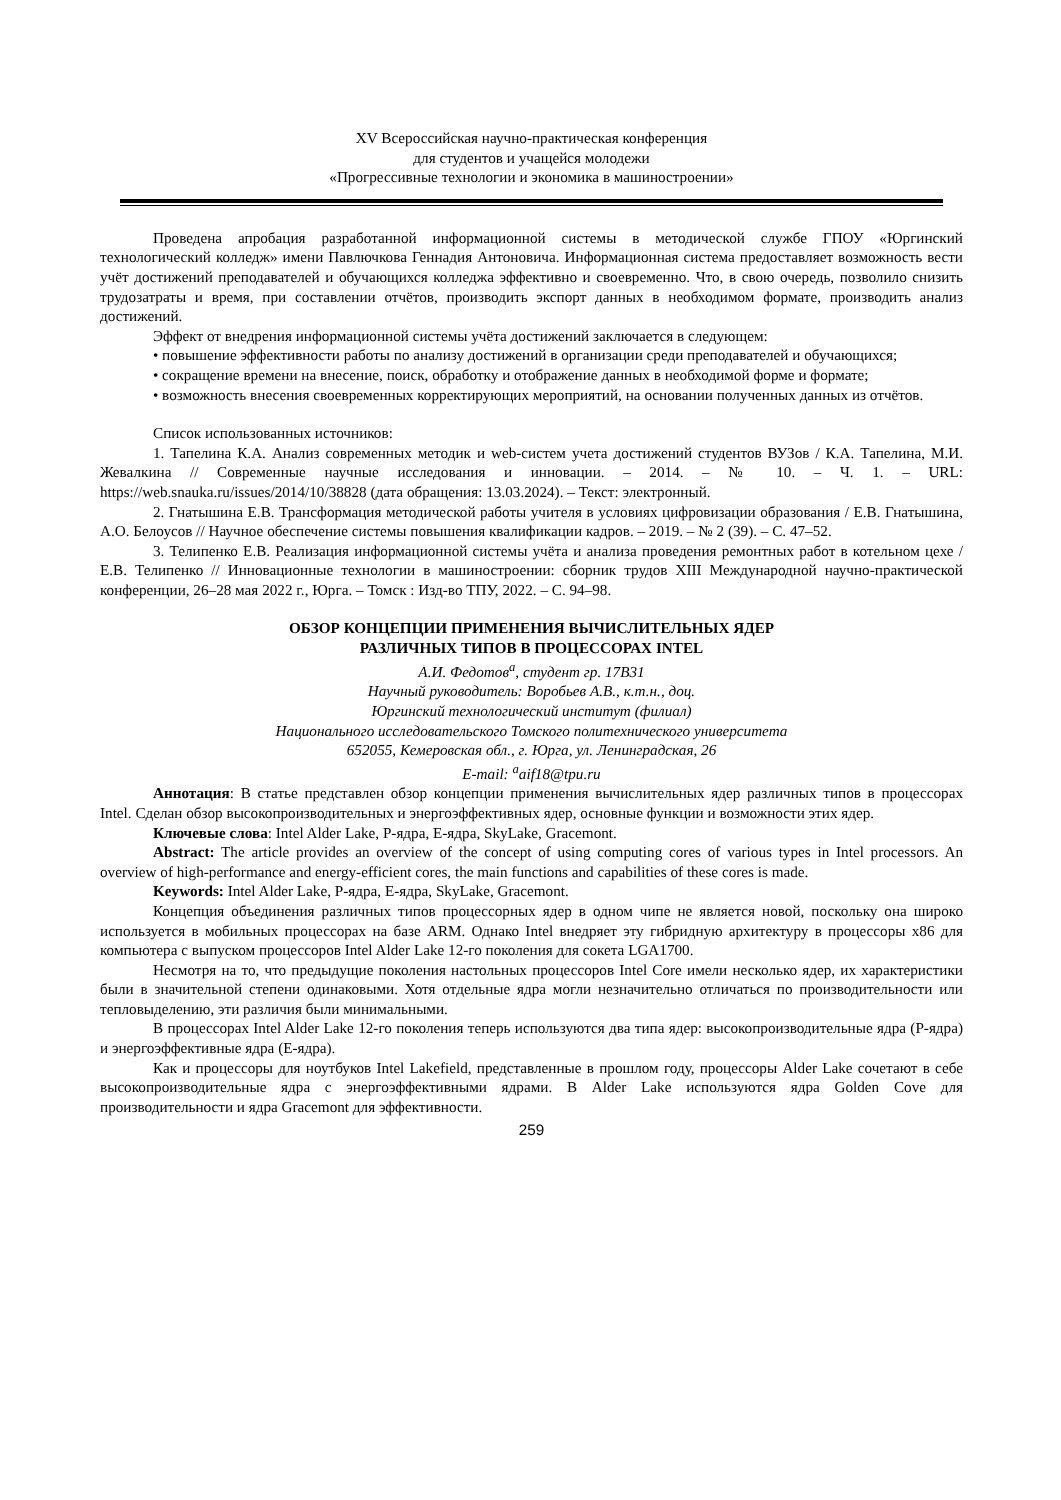XV Всероссийская научно-практическая конференция
для студентов и учащейся молодежи
«Прогрессивные технологии и экономика в машиностроении»
Проведена апробация разработанной информационной системы в методической службе ГПОУ «Юргинский технологический колледж» имени Павлючкова Геннадия Антоновича. Информационная система предоставляет возможность вести учёт достижений преподавателей и обучающихся колледжа эффективно и своевременно. Что, в свою очередь, позволило снизить трудозатраты и время, при составлении отчётов, производить экспорт данных в необходимом формате, производить анализ достижений.
Эффект от внедрения информационной системы учёта достижений заключается в следующем:
• повышение эффективности работы по анализу достижений в организации среди преподавателей и обучающихся;
• сокращение времени на внесение, поиск, обработку и отображение данных в необходимой форме и формате;
• возможность внесения своевременных корректирующих мероприятий, на основании полученных данных из отчётов.
Список использованных источников:
1. Тапелина К.А. Анализ современных методик и web-систем учета достижений студентов ВУЗов / К.А. Тапелина, М.И. Жевалкина // Современные научные исследования и инновации. – 2014. – № 10. – Ч. 1. – URL: https://web.snauka.ru/issues/2014/10/38828 (дата обращения: 13.03.2024). – Текст: электронный.
2. Гнатышина Е.В. Трансформация методической работы учителя в условиях цифровизации образования / Е.В. Гнатышина, А.О. Белоусов // Научное обеспечение системы повышения квалификации кадров. – 2019. – № 2 (39). – С. 47–52.
3. Телипенко Е.В. Реализация информационной системы учёта и анализа проведения ремонтных работ в котельном цехе / Е.В. Телипенко // Инновационные технологии в машиностроении: сборник трудов XIII Международной научно-практической конференции, 26–28 мая 2022 г., Юрга. – Томск : Изд-во ТПУ, 2022. – С. 94–98.
ОБЗОР КОНЦЕПЦИИ ПРИМЕНЕНИЯ ВЫЧИСЛИТЕЛЬНЫХ ЯДЕР
РАЗЛИЧНЫХ ТИПОВ В ПРОЦЕССОРАХ INTEL
А.И. Федотов<sup>а</sup>, студент гр. 17В31
Научный руководитель: Воробьев А.В., к.т.н., доц.
Юргинский технологический институт (филиал)
Национального исследовательского Томского политехнического университета
652055, Кемеровская обл., г. Юрга, ул. Ленинградская, 26
E-mail: <sup>a</sup>aif18@tpu.ru
Аннотация: В статье представлен обзор концепции применения вычислительных ядер различных типов в процессорах Intel. Сделан обзор высокопроизводительных и энергоэффективных ядер, основные функции и возможности этих ядер.
Ключевые слова: Intel Alder Lake, P-ядра, E-ядра, SkyLake, Gracemont.
Abstract: The article provides an overview of the concept of using computing cores of various types in Intel processors. An overview of high-performance and energy-efficient cores, the main functions and capabilities of these cores is made.
Keywords: Intel Alder Lake, P-ядра, E-ядра, SkyLake, Gracemont.
Концепция объединения различных типов процессорных ядер в одном чипе не является новой, поскольку она широко используется в мобильных процессорах на базе ARM. Однако Intel внедряет эту гибридную архитектуру в процессоры x86 для компьютера с выпуском процессоров Intel Alder Lake 12-го поколения для сокета LGA1700.
Несмотря на то, что предыдущие поколения настольных процессоров Intel Core имели несколько ядер, их характеристики были в значительной степени одинаковыми. Хотя отдельные ядра могли незначительно отличаться по производительности или тепловыделению, эти различия были минимальными.
В процессорах Intel Alder Lake 12-го поколения теперь используются два типа ядер: высокопроизводительные ядра (P-ядра) и энергоэффективные ядра (E-ядра).
Как и процессоры для ноутбуков Intel Lakefield, представленные в прошлом году, процессоры Alder Lake сочетают в себе высокопроизводительные ядра с энергоэффективными ядрами. В Alder Lake используются ядра Golden Cove для производительности и ядра Gracemont для эффективности.
259